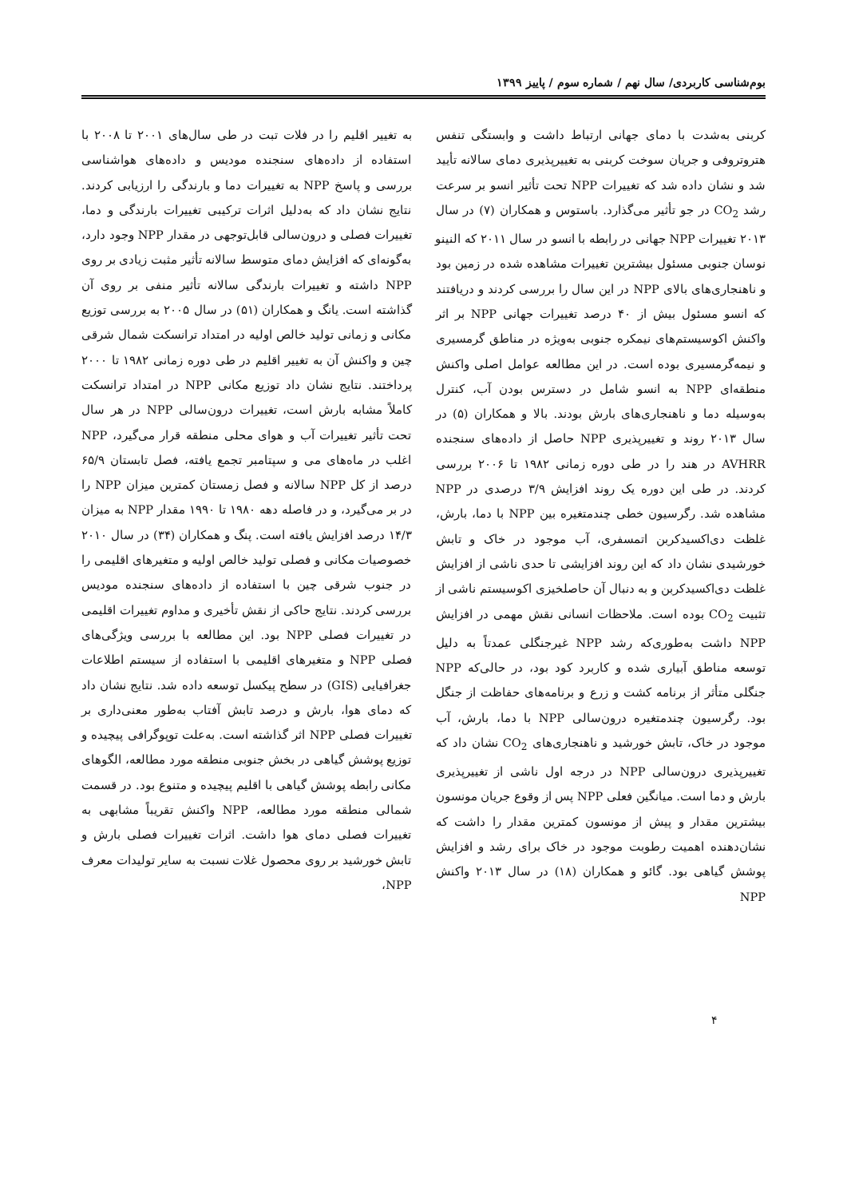بوم‌شناسی کاربردی/ سال نهم / شماره سوم / پاییز ۱۳۹۹
کربنی به‌شدت با دمای جهانی ارتباط داشت و وابستگی تنفس هتروتروفی و جریان سوخت کربنی به تغییرپذیری دمای سالانه تأیید شد و نشان داده شد که تغییرات NPP تحت تأثیر انسو بر سرعت رشد CO<sub>2</sub> در جو تأثیر می‌گذارد. باستوس و همکاران (۷) در سال ۲۰۱۳ تغییرات NPP جهانی در رابطه با انسو در سال ۲۰۱۱ که النینو نوسان جنوبی مسئول بیشترین تغییرات مشاهده شده در زمین بود و ناهنجاری‌های بالای NPP در این سال را بررسی کردند و دریافتند که انسو مسئول بیش از ۴۰ درصد تغییرات جهانی NPP بر اثر واکنش اکوسیستم‌های نیمکره جنوبی به‌ویژه در مناطق گرمسیری و نیمه‌گرمسیری بوده است. در این مطالعه عوامل اصلی واکنش منطقه‌ای NPP به انسو شامل در دسترس بودن آب، کنترل به‌وسیله دما و ناهنجاری‌های بارش بودند. بالا و همکاران (۵) در سال ۲۰۱۳ روند و تغییرپذیری NPP حاصل از داده‌های سنجنده AVHRR در هند را در طی دوره زمانی ۱۹۸۲ تا ۲۰۰۶ بررسی کردند. در طی این دوره یک روند افزایش ۳/۹ درصدی در NPP مشاهده شد. رگرسیون خطی چندمتغیره بین NPP با دما، بارش، غلظت دی‌اکسیدکربن اتمسفری، آب موجود در خاک و تابش خورشیدی نشان داد که این روند افزایشی تا حدی ناشی از افزایش غلظت دی‌اکسیدکربن و به دنبال آن حاصلخیزی اکوسیستم ناشی از تثبیت CO<sub>2</sub> بوده است. ملاحظات انسانی نقش مهمی در افزایش NPP داشت به‌طوری‌که رشد NPP غیرجنگلی عمدتاً به دلیل توسعه مناطق آبیاری شده و کاربرد کود بود، در حالی‌که NPP جنگلی متأثر از برنامه کشت و زرع و برنامه‌های حفاظت از جنگل بود. رگرسیون چندمتغیره درون‌سالی NPP با دما، بارش، آب موجود در خاک، تابش خورشید و ناهنجاری‌های CO<sub>2</sub> نشان داد که تغییرپذیری درون‌سالی NPP در درجه اول ناشی از تغییرپذیری بارش و دما است. میانگین فعلی NPP پس از وقوع جریان مونسون بیشترین مقدار و پیش از مونسون کمترین مقدار را داشت که نشان‌دهنده اهمیت رطوبت موجود در خاک برای رشد و افزایش پوشش گیاهی بود. گائو و همکاران (۱۸) در سال ۲۰۱۳ واکنش NPP
به تغییر اقلیم را در فلات تبت در طی سال‌های ۲۰۰۱ تا ۲۰۰۸ با استفاده از داده‌های سنجنده مودیس و داده‌های هواشناسی بررسی و پاسخ NPP به تغییرات دما و بارندگی را ارزیابی کردند. نتایج نشان داد که به‌دلیل اثرات ترکیبی تغییرات بارندگی و دما، تغییرات فصلی و درون‌سالی قابل‌توجهی در مقدار NPP وجود دارد، به‌گونه‌ای که افزایش دمای متوسط سالانه تأثیر مثبت زیادی بر روی NPP داشته و تغییرات بارندگی سالانه تأثیر منفی بر روی آن گذاشته است. یانگ و همکاران (۵۱) در سال ۲۰۰۵ به بررسی توزیع مکانی و زمانی تولید خالص اولیه در امتداد ترانسکت شمال شرقی چین و واکنش آن به تغییر اقلیم در طی دوره زمانی ۱۹۸۲ تا ۲۰۰۰ پرداختند. نتایج نشان داد توزیع مکانی NPP در امتداد ترانسکت کاملاً مشابه بارش است، تغییرات درون‌سالی NPP در هر سال تحت تأثیر تغییرات آب و هوای محلی منطقه قرار می‌گیرد، NPP اغلب در ماه‌های می و سپتامبر تجمع یافته، فصل تابستان ۶۵/۹ درصد از کل NPP سالانه و فصل زمستان کمترین میزان NPP را در بر می‌گیرد، و در فاصله دهه ۱۹۸۰ تا ۱۹۹۰ مقدار NPP به میزان ۱۴/۳ درصد افزایش یافته است. پنگ و همکاران (۳۴) در سال ۲۰۱۰ خصوصیات مکانی و فصلی تولید خالص اولیه و متغیرهای اقلیمی را در جنوب شرقی چین با استفاده از داده‌های سنجنده مودیس بررسی کردند. نتایج حاکی از نقش تأخیری و مداوم تغییرات اقلیمی در تغییرات فصلی NPP بود. این مطالعه با بررسی ویژگی‌های فصلی NPP و متغیرهای اقلیمی با استفاده از سیستم اطلاعات جغرافیایی (GIS) در سطح پیکسل توسعه داده شد. نتایج نشان داد که دمای هوا، بارش و درصد تابش آفتاب به‌طور معنی‌داری بر تغییرات فصلی NPP اثر گذاشته است. به‌علت توپوگرافی پیچیده و توزیع پوشش گیاهی در بخش جنوبی منطقه مورد مطالعه، الگوهای مکانی رابطه پوشش گیاهی با اقلیم پیچیده و متنوع بود. در قسمت شمالی منطقه مورد مطالعه، NPP واکنش تقریباً مشابهی به تغییرات فصلی دمای هوا داشت. اثرات تغییرات فصلی بارش و تابش خورشید بر روی محصول غلات نسبت به سایر تولیدات معرف NPP،
۴